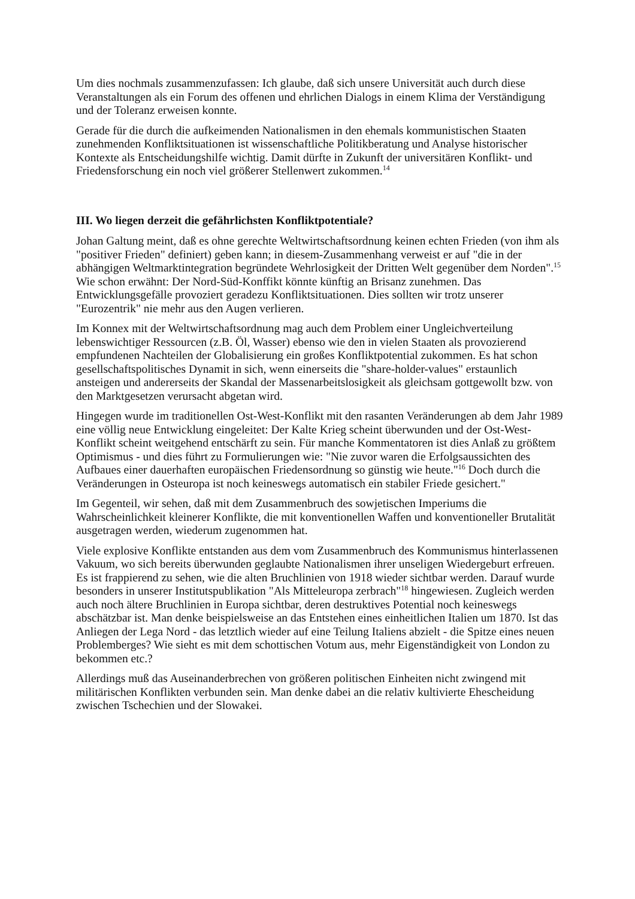Um dies nochmals zusammenzufassen: Ich glaube, daß sich unsere Universität auch durch diese Veranstaltungen als ein Forum des offenen und ehrlichen Dialogs in einem Klima der Verständigung und der Toleranz erweisen konnte.
Gerade für die durch die aufkeimenden Nationalismen in den ehemals kommunistischen Staaten zunehmenden Konfliktsituationen ist wissenschaftliche Politikberatung und Analyse historischer Kontexte als Entscheidungshilfe wichtig. Damit dürfte in Zukunft der universitären Konflikt- und Friedensforschung ein noch viel größerer Stellenwert zukommen.<sup>14</sup>
III. Wo liegen derzeit die gefährlichsten Konfliktpotentiale?
Johan Galtung meint, daß es ohne gerechte Weltwirtschaftsordnung keinen echten Frieden (von ihm als "positiver Frieden" definiert) geben kann; in diesem-Zusammenhang verweist er auf "die in der abhängigen Weltmarktintegration begründete Wehrlosigkeit der Dritten Welt gegenüber dem Norden".<sup>15</sup> Wie schon erwähnt: Der Nord-Süd-Konffikt könnte künftig an Brisanz zunehmen. Das Entwicklungsgefälle provoziert geradezu Konfliktsituationen. Dies sollten wir trotz unserer "Eurozentrik" nie mehr aus den Augen verlieren.
Im Konnex mit der Weltwirtschaftsordnung mag auch dem Problem einer Ungleichverteilung lebenswichtiger Ressourcen (z.B. Öl, Wasser) ebenso wie den in vielen Staaten als provozierend empfundenen Nachteilen der Globalisierung ein großes Konfliktpotential zukommen. Es hat schon gesellschaftspolitisches Dynamit in sich, wenn einerseits die "share-holder-values" erstaunlich ansteigen und andererseits der Skandal der Massenarbeitslosigkeit als gleichsam gottgewollt bzw. von den Marktgesetzen verursacht abgetan wird.
Hingegen wurde im traditionellen Ost-West-Konflikt mit den rasanten Veränderungen ab dem Jahr 1989 eine völlig neue Entwicklung eingeleitet: Der Kalte Krieg scheint überwunden und der Ost-West-Konflikt scheint weitgehend entschärft zu sein. Für manche Kommentatoren ist dies Anlaß zu größtem Optimismus - und dies führt zu Formulierungen wie: "Nie zuvor waren die Erfolgsaussichten des Aufbaues einer dauerhaften europäischen Friedensordnung so günstig wie heute."<sup>16</sup> Doch durch die Veränderungen in Osteuropa ist noch keineswegs automatisch ein stabiler Friede gesichert."
Im Gegenteil, wir sehen, daß mit dem Zusammenbruch des sowjetischen Imperiums die Wahrscheinlichkeit kleinerer Konflikte, die mit konventionellen Waffen und konventioneller Brutalität ausgetragen werden, wiederum zugenommen hat.
Viele explosive Konflikte entstanden aus dem vom Zusammenbruch des Kommunismus hinterlassenen Vakuum, wo sich bereits überwunden geglaubte Nationalismen ihrer unseligen Wiedergeburt erfreuen. Es ist frappierend zu sehen, wie die alten Bruchlinien von 1918 wieder sichtbar werden. Darauf wurde besonders in unserer Institutspublikation "Als Mitteleuropa zerbrach"<sup>18</sup> hingewiesen. Zugleich werden auch noch ältere Bruchlinien in Europa sichtbar, deren destruktives Potential noch keineswegs abschätzbar ist. Man denke beispielsweise an das Entstehen eines einheitlichen Italien um 1870. Ist das Anliegen der Lega Nord - das letztlich wieder auf eine Teilung Italiens abzielt - die Spitze eines neuen Problemberges? Wie sieht es mit dem schottischen Votum aus, mehr Eigenständigkeit von London zu bekommen etc.?
Allerdings muß das Auseinanderbrechen von größeren politischen Einheiten nicht zwingend mit militärischen Konflikten verbunden sein. Man denke dabei an die relativ kultivierte Ehescheidung zwischen Tschechien und der Slowakei.